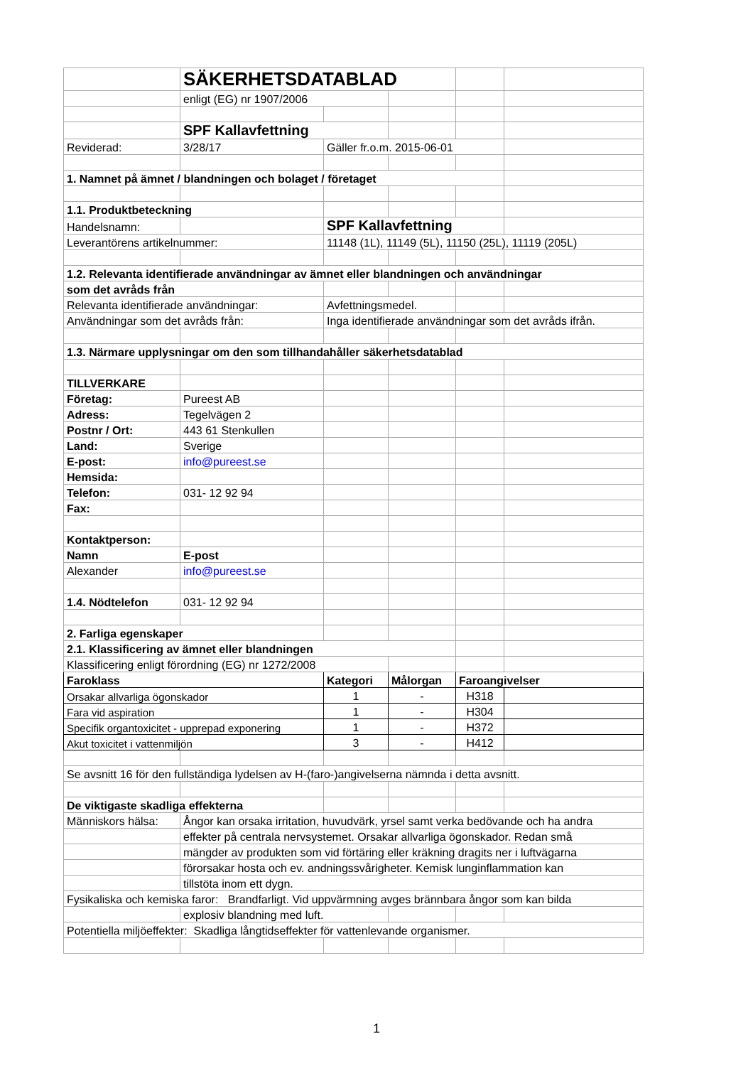| | SÄKERHETSDATABLAD | | | | |
| | enligt (EG) nr 1907/2006 | | | | |
| | SPF Kallavfettning | | | | |
| Reviderad: | 3/28/17 | Gäller fr.o.m. 2015-06-01 | | | |
| 1. Namnet på ämnet / blandningen och bolaget / företaget | | | | | |
| 1.1. Produktbeteckning | | | | | |
| Handelsnamn: | | SPF Kallavfettning | | | |
| Leverantörens artikelnummer: | | 11148 (1L), 11149 (5L), 11150 (25L), 11119 (205L) | | | |
| 1.2. Relevanta identifierade användningar av ämnet eller blandningen och användningar | | | | | |
| som det avråds från | | | | | |
| Relevanta identifierade användningar: | | Avfettningsmedel. | | | |
| Användningar som det avråds från: | | Inga identifierade användningar som det avråds ifrån. | | | |
| 1.3. Närmare upplysningar om den som tillhandahåller säkerhetsdatablad | | | | | |
| TILLVERKARE | | | | | |
| Företag: | Pureest AB | | | | |
| Adress: | Tegelvägen 2 | | | | |
| Postnr / Ort: | 443 61 Stenkullen | | | | |
| Land: | Sverige | | | | |
| E-post: | info@pureest.se | | | | |
| Hemsida: | | | | | |
| Telefon: | 031- 12 92 94 | | | | |
| Fax: | | | | | |
| Kontaktperson: | | | | | |
| Namn | E-post | | | | |
| Alexander | info@pureest.se | | | | |
| 1.4. Nödtelefon | 031- 12 92 94 | | | | |
| 2. Farliga egenskaper | | | | | |
| 2.1. Klassificering av ämnet eller blandningen | | | | | |
| Klassificering enligt förordning (EG) nr 1272/2008 | | | | | |
| Faroklass | | Kategori | Målorgan | Faroangivelser | |
| Orsakar allvarliga ögonskador | | 1 | - | H318 | |
| Fara vid aspiration | | 1 | - | H304 | |
| Specifik organtoxicitet - upprepad exponering | | 1 | - | H372 | |
| Akut toxicitet i vattenmiljön | | 3 | - | H412 | |
| Se avsnitt 16 för den fullständiga lydelsen av H-(faro-)angivelserna nämnda i detta avsnitt. | | | | | |
| De viktigaste skadliga effekterna | | | | | |
| Människors hälsa: | Ångor kan orsaka irritation, huvudvärk, yrsel samt verka bedövande och ha andra | | | | |
| | effekter på centrala nervsystemet. Orsakar allvarliga ögonskador. Redan små | | | | |
| | mängder av produkten som vid förtäring eller kräkning dragits ner i luftvägarna | | | | |
| | förorsakar hosta och ev. andningssvårigheter. Kemisk lunginflammation kan | | | | |
| | tillstöta inom ett dygn. | | | | |
| Fysikaliska och kemiska faror: Brandfarligt. Vid uppvärmning avges brännbara ångor som kan bilda | | | | | |
| | explosiv blandning med luft. | | | | |
| Potentiella miljöeffekter: Skadliga långtidseffekter för vattenlevande organismer. | | | | | |
1